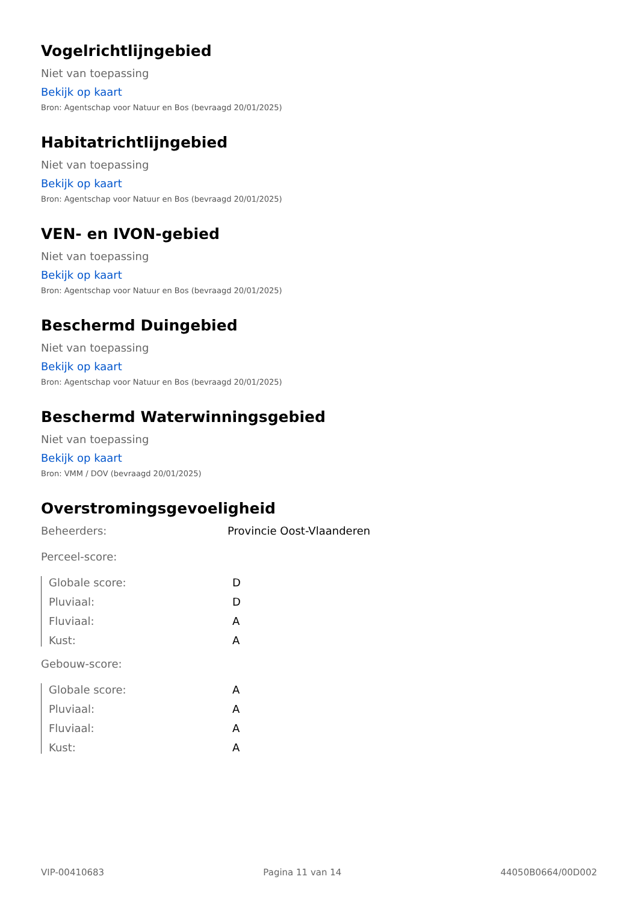Vogelrichtlijngebied
Niet van toepassing
Bekijk op kaart
Bron: Agentschap voor Natuur en Bos (bevraagd 20/01/2025)
Habitatrichtlijngebied
Niet van toepassing
Bekijk op kaart
Bron: Agentschap voor Natuur en Bos (bevraagd 20/01/2025)
VEN- en IVON-gebied
Niet van toepassing
Bekijk op kaart
Bron: Agentschap voor Natuur en Bos (bevraagd 20/01/2025)
Beschermd Duingebied
Niet van toepassing
Bekijk op kaart
Bron: Agentschap voor Natuur en Bos (bevraagd 20/01/2025)
Beschermd Waterwinningsgebied
Niet van toepassing
Bekijk op kaart
Bron: VMM / DOV (bevraagd 20/01/2025)
Overstromingsgevoeligheid
Beheerders: Provincie Oost-Vlaanderen
Perceel-score:
Globale score: D
Pluviaal: D
Fluviaal: A
Kust: A
Gebouw-score:
Globale score: A
Pluviaal: A
Fluviaal: A
Kust: A
VIP-00410683 Pagina 11 van 14 44050B0664/00D002